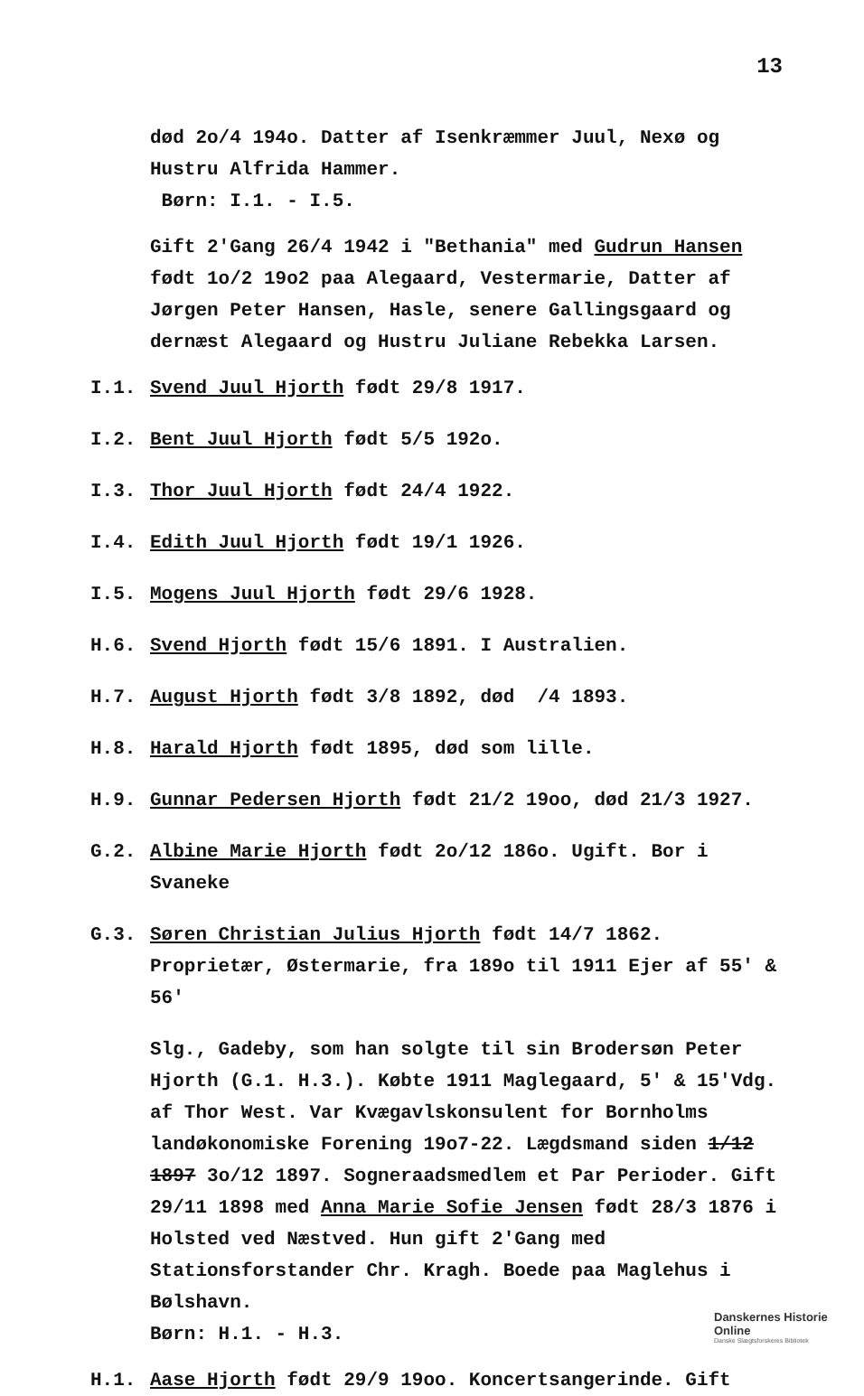13
død 2o/4 194o. Datter af Isenkræmmer Juul, Nexø og Hustru Alfrida Hammer.
Børn: I.1. - I.5.
Gift 2'Gang 26/4 1942 i "Bethania" med Gudrun Hansen født 1o/2 19o2 paa Alegaard, Vestermarie, Datter af Jørgen Peter Hansen, Hasle, senere Gallingsgaard og dernæst Alegaard og Hustru Juliane Rebekka Larsen.
I.1. Svend Juul Hjorth født 29/8 1917.
I.2. Bent Juul Hjorth født 5/5 192o.
I.3. Thor Juul Hjorth født 24/4 1922.
I.4. Edith Juul Hjorth født 19/1 1926.
I.5. Mogens Juul Hjorth født 29/6 1928.
H.6. Svend Hjorth født 15/6 1891. I Australien.
H.7. August Hjorth født 3/8 1892, død /4 1893.
H.8. Harald Hjorth født 1895, død som lille.
H.9. Gunnar Pedersen Hjorth født 21/2 19oo, død 21/3 1927.
G.2. Albine Marie Hjorth født 2o/12 186o. Ugift. Bor i Svaneke
G.3. Søren Christian Julius Hjorth født 14/7 1862. Proprietær, Østermarie, fra 189o til 1911 Ejer af 55' & 56'
Slg., Gadeby, som han solgte til sin Brodersøn Peter Hjorth (G.1. H.3.). Købte 1911 Maglegaard, 5' & 15'Vdg. af Thor West. Var Kvægavlskonsulent for Bornholms landøkonomiske Forening 19o7-22. Lægdsmand siden 1/12 1897 3o/12 1897. Sogneraadsmedlem et Par Perioder. Gift 29/11 1898 med Anna Marie Sofie Jensen født 28/3 1876 i Holsted ved Næstved. Hun gift 2'Gang med Stationsforstander Chr. Kragh. Boede paa Maglehus i Bølshavn.
Børn: H.1. - H.3.
H.1. Aase Hjorth født 29/9 19oo. Koncertsangerinde. Gift
Danskernes Historie Online
Danske Slægtsforskeres Bibliotek